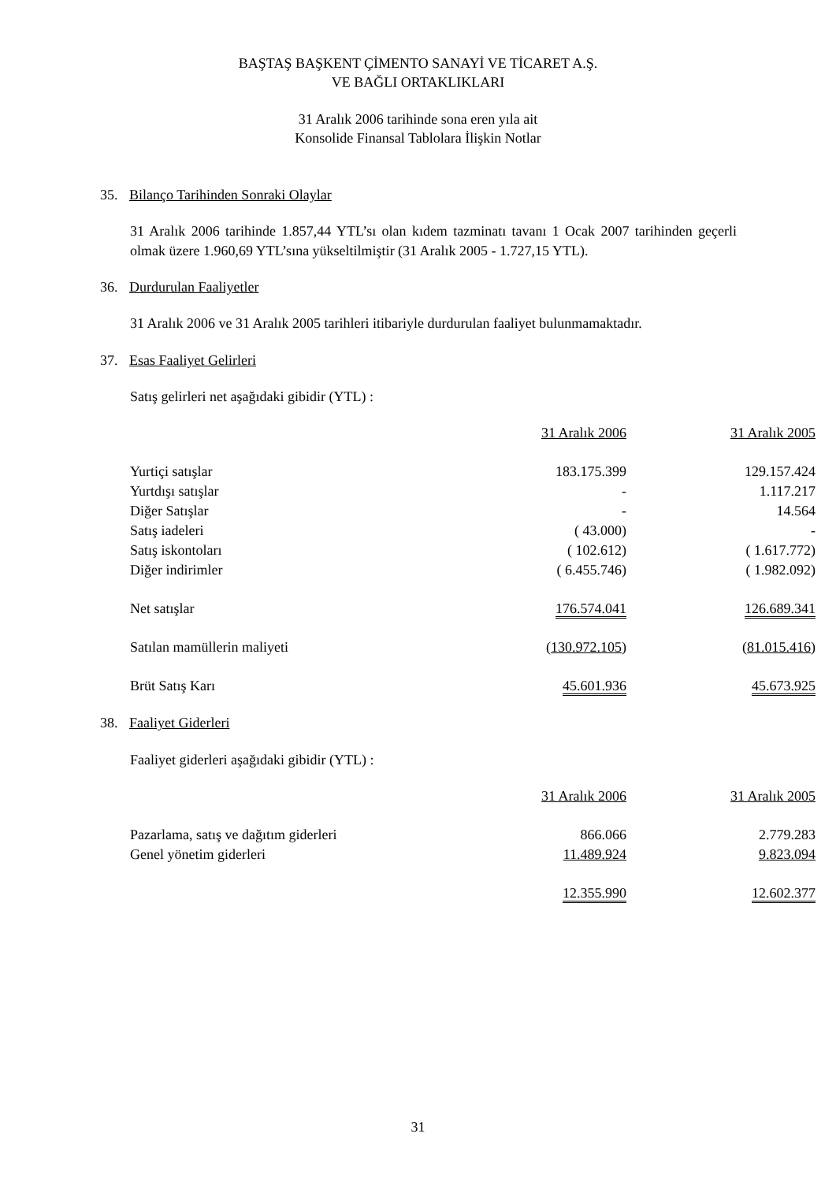BAŞTAŞ BAŞKENT ÇİMENTO SANAYİ VE TİCARET A.Ş.
VE BAĞLI ORTAKLIKLARI
31 Aralık 2006 tarihinde sona eren yıla ait
Konsolide Finansal Tablolara İlişkin Notlar
35. Bilanço Tarihinden Sonraki Olaylar
31 Aralık 2006 tarihinde 1.857,44 YTL’sı olan kıdem tazminatı tavanı 1 Ocak 2007 tarihinden geçerli olmak üzere 1.960,69 YTL’sına yükseltilmiştir (31 Aralık 2005 - 1.727,15 YTL).
36. Durdurulan Faaliyetler
31 Aralık 2006 ve 31 Aralık 2005 tarihleri itibariyle durdurulan faaliyet bulunmamaktadır.
37. Esas Faaliyet Gelirleri
Satış gelirleri net aşağıdaki gibidir (YTL) :
| | 31 Aralık 2006 | 31 Aralık 2005 |
| Yurtiçi satışlar | 183.175.399 | 129.157.424 |
| Yurtdışı satışlar | - | 1.117.217 |
| Diğer Satışlar | - | 14.564 |
| Satış iadeleri | ( 43.000) | - |
| Satış iskontoları | ( 102.612) | ( 1.617.772) |
| Diğer indirimler | ( 6.455.746) | ( 1.982.092) |
| Net satışlar | 176.574.041 | 126.689.341 |
| Satılan mamüllerin maliyeti | ( 130.972.105 ) | ( 81.015.416 ) |
| Brüt Satış Karı | 45.601.936 | 45.673.925 |
38. Faaliyet Giderleri
Faaliyet giderleri aşağıdaki gibidir (YTL) :
| | 31 Aralık 2006 | 31 Aralık 2005 |
| Pazarlama, satış ve dağıtım giderleri | 866.066 | 2.779.283 |
| Genel yönetim giderleri | 11.489.924 | 9.823.094 |
| | 12.355.990 | 12.602.377 |
31